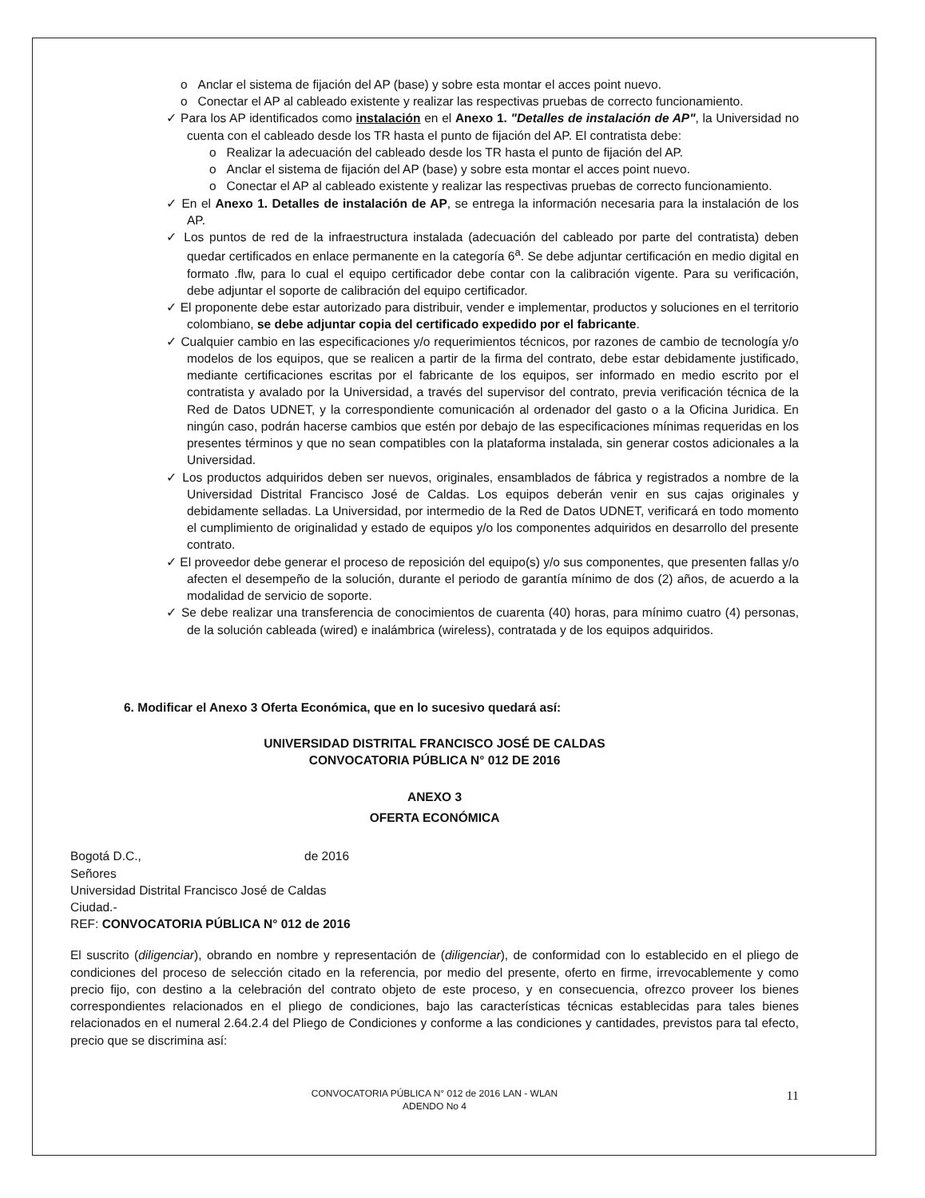o Anclar el sistema de fijación del AP (base) y sobre esta montar el acces point nuevo.
o Conectar el AP al cableado existente y realizar las respectivas pruebas de correcto funcionamiento.
✓ Para los AP identificados como instalación en el Anexo 1. "Detalles de instalación de AP", la Universidad no cuenta con el cableado desde los TR hasta el punto de fijación del AP. El contratista debe:
o Realizar la adecuación del cableado desde los TR hasta el punto de fijación del AP.
o Anclar el sistema de fijación del AP (base) y sobre esta montar el acces point nuevo.
o Conectar el AP al cableado existente y realizar las respectivas pruebas de correcto funcionamiento.
✓ En el Anexo 1. Detalles de instalación de AP, se entrega la información necesaria para la instalación de los AP.
✓ Los puntos de red de la infraestructura instalada (adecuación del cableado por parte del contratista) deben quedar certificados en enlace permanente en la categoría 6<sup>a</sup>. Se debe adjuntar certificación en medio digital en formato .flw, para lo cual el equipo certificador debe contar con la calibración vigente. Para su verificación, debe adjuntar el soporte de calibración del equipo certificador.
✓ El proponente debe estar autorizado para distribuir, vender e implementar, productos y soluciones en el territorio colombiano, se debe adjuntar copia del certificado expedido por el fabricante.
✓ Cualquier cambio en las especificaciones y/o requerimientos técnicos, por razones de cambio de tecnología y/o modelos de los equipos, que se realicen a partir de la firma del contrato, debe estar debidamente justificado, mediante certificaciones escritas por el fabricante de los equipos, ser informado en medio escrito por el contratista y avalado por la Universidad, a través del supervisor del contrato, previa verificación técnica de la Red de Datos UDNET, y la correspondiente comunicación al ordenador del gasto o a la Oficina Juridica. En ningún caso, podrán hacerse cambios que estén por debajo de las especificaciones mínimas requeridas en los presentes términos y que no sean compatibles con la plataforma instalada, sin generar costos adicionales a la Universidad.
✓ Los productos adquiridos deben ser nuevos, originales, ensamblados de fábrica y registrados a nombre de la Universidad Distrital Francisco José de Caldas. Los equipos deberán venir en sus cajas originales y debidamente selladas. La Universidad, por intermedio de la Red de Datos UDNET, verificará en todo momento el cumplimiento de originalidad y estado de equipos y/o los componentes adquiridos en desarrollo del presente contrato.
✓ El proveedor debe generar el proceso de reposición del equipo(s) y/o sus componentes, que presenten fallas y/o afecten el desempeño de la solución, durante el periodo de garantía mínimo de dos (2) años, de acuerdo a la modalidad de servicio de soporte.
✓ Se debe realizar una transferencia de conocimientos de cuarenta (40) horas, para mínimo cuatro (4) personas, de la solución cableada (wired) e inalámbrica (wireless), contratada y de los equipos adquiridos.
6. Modificar el Anexo 3 Oferta Económica, que en lo sucesivo quedará así:
UNIVERSIDAD DISTRITAL FRANCISCO JOSÉ DE CALDAS
CONVOCATORIA PÚBLICA N° 012 DE 2016
ANEXO 3
OFERTA ECONÓMICA
Bogotá D.C., de 2016
Señores
Universidad Distrital Francisco José de Caldas
Ciudad.-
REF: CONVOCATORIA PÚBLICA N° 012 de 2016
El suscrito (diligenciar), obrando en nombre y representación de (diligenciar), de conformidad con lo establecido en el pliego de condiciones del proceso de selección citado en la referencia, por medio del presente, oferto en firme, irrevocablemente y como precio fijo, con destino a la celebración del contrato objeto de este proceso, y en consecuencia, ofrezco proveer los bienes correspondientes relacionados en el pliego de condiciones, bajo las características técnicas establecidas para tales bienes relacionados en el numeral 2.64.2.4 del Pliego de Condiciones y conforme a las condiciones y cantidades, previstos para tal efecto, precio que se discrimina así:
CONVOCATORIA PÚBLICA N° 012 de 2016 LAN - WLAN
ADENDO No 4
11